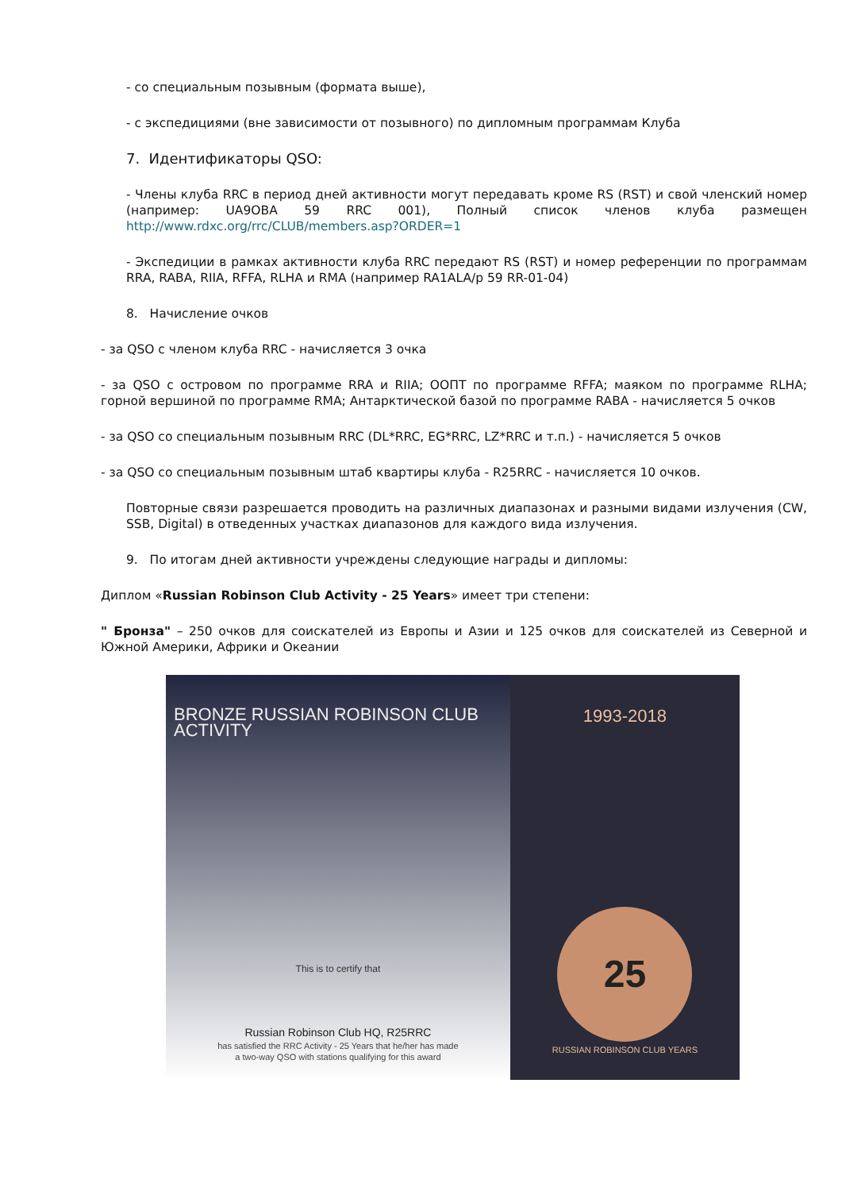- со специальным позывным (формата выше),
- с экспедициями (вне зависимости от позывного) по дипломным программам Клуба
7. Идентификаторы QSO:
- Члены клуба RRC в период дней активности могут передавать кроме RS (RST) и свой членский номер (например: UA9OBA 59 RRC 001), Полный список членов клуба размещен http://www.rdxc.org/rrc/CLUB/members.asp?ORDER=1
- Экспедиции в рамках активности клуба RRC передают RS (RST) и номер референции по программам RRA, RABA, RIIA, RFFA, RLHA и RMA (например RA1ALA/p 59 RR-01-04)
8. Начисление очков
- за QSO с членом клуба RRC - начисляется 3 очка
- за QSO с островом по программе RRA и RIIA; ООПТ по программе RFFA; маяком по программе RLHA; горной вершиной по программе RMA; Антарктической базой по программе RABA - начисляется 5 очков
- за QSO со специальным позывным RRC (DL*RRC, EG*RRC, LZ*RRC и т.п.) - начисляется 5 очков
- за QSO со специальным позывным штаб квартиры клуба - R25RRC - начисляется 10 очков.
Повторные связи разрешается проводить на различных диапазонах и разными видами излучения (CW, SSB, Digital) в отведенных участках диапазонов для каждого вида излучения.
9. По итогам дней активности учреждены следующие награды и дипломы:
Диплом «Russian Robinson Club Activity - 25 Years» имеет три степени:
" Бронза" – 250 очков для соискателей из Европы и Азии и 125 очков для соискателей из Северной и Южной Америки, Африки и Океании
BRONZE RUSSIAN ROBINSON CLUB ACTIVITY
This is to certify that
Russian Robinson Club HQ, R25RRC
has satisfied the RRC Activity - 25 Years that he/her has made
a two-way QSO with stations qualifying for this award
1993-2018
25
RUSSIAN ROBINSON CLUB YEARS